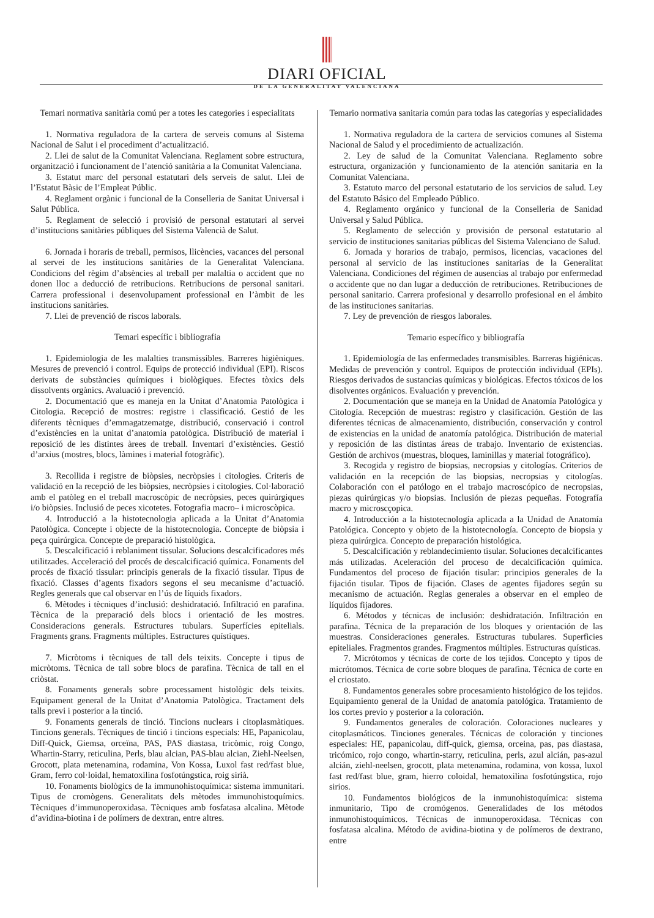DIARI OFICIAL
DE LA GENERALITAT VALENCIANA
Temari normativa sanitària comú per a totes les categories i especialitats
1. Normativa reguladora de la cartera de serveis comuns al Sistema Nacional de Salut i el procediment d’actualització.
2. Llei de salut de la Comunitat Valenciana. Reglament sobre estructura, organització i funcionament de l’atenció sanitària a la Comunitat Valenciana.
3. Estatut marc del personal estatutari dels serveis de salut. Llei de l’Estatut Bàsic de l’Empleat Públic.
4. Reglament orgànic i funcional de la Conselleria de Sanitat Universal i Salut Pública.
5. Reglament de selecció i provisió de personal estatutari al servei d’institucions sanitàries públiques del Sistema Valencià de Salut.
6. Jornada i horaris de treball, permisos, llicències, vacances del personal al servei de les institucions sanitàries de la Generalitat Valenciana. Condicions del règim d’absències al treball per malaltia o accident que no donen lloc a deducció de retribucions. Retribucions de personal sanitari. Carrera professional i desenvolupament professional en l’àmbit de les institucions sanitàries.
7. Llei de prevenció de riscos laborals.
Temari específic i bibliografia
1. Epidemiologia de les malalties transmissibles. Barreres higièniques. Mesures de prevenció i control. Equips de protecció individual (EPI). Riscos derivats de substàncies químiques i biològiques. Efectes tòxics dels dissolvents orgànics. Avaluació i prevenció.
2. Documentació que es maneja en la Unitat d’Anatomia Patològica i Citologia. Recepció de mostres: registre i classificació. Gestió de les diferents tècniques d’emmagatzematge, distribució, conservació i control d’existències en la unitat d’anatomia patològica. Distribució de material i reposició de les distintes àrees de treball. Inventari d’existències. Gestió d’arxius (mostres, blocs, làmines i material fotogràfic).
3. Recollida i registre de biòpsies, necròpsies i citologies. Criteris de validació en la recepció de les biòpsies, necròpsies i citologies. Col·laboració amb el patòleg en el treball macroscòpic de necròpsies, peces quirúrgiques i/o biòpsies. Inclusió de peces xicotetes. Fotografia macro– i microscòpica.
4. Introducció a la histotecnologia aplicada a la Unitat d’Anatomia Patològica. Concepte i objecte de la histotecnologia. Concepte de biòpsia i peça quirúrgica. Concepte de preparació histològica.
5. Descalcificació i reblaniment tissular. Solucions descalcificadores més utilitzades. Acceleració del procés de descalcificació química. Fonaments del procés de fixació tissular: principis generals de la fixació tissular. Tipus de fixació. Classes d’agents fixadors segons el seu mecanisme d’actuació. Regles generals que cal observar en l’ús de líquids fixadors.
6. Mètodes i tècniques d’inclusió: deshidratació. Infiltració en parafina. Tècnica de la preparació dels blocs i orientació de les mostres. Consideracions generals. Estructures tubulars. Superfícies epitelials. Fragments grans. Fragments múltiples. Estructures quístiques.
7. Micròtoms i tècniques de tall dels teixits. Concepte i tipus de micròtoms. Tècnica de tall sobre blocs de parafina. Tècnica de tall en el criòstat.
8. Fonaments generals sobre processament histològic dels teixits. Equipament general de la Unitat d’Anatomia Patològica. Tractament dels talls previ i posterior a la tinció.
9. Fonaments generals de tinció. Tincions nuclears i citoplasmàtiques. Tincions generals. Tècniques de tinció i tincions especials: HE, Papanicolau, Diff-Quick, Giemsa, orceïna, PAS, PAS diastasa, tricòmic, roig Congo, Whartin-Starry, reticulina, Perls, blau alcian, PAS-blau alcian, Ziehl-Neelsen, Grocott, plata metenamina, rodamina, Von Kossa, Luxol fast red/fast blue, Gram, ferro col·loidal, hematoxilina fosfotúngstica, roig sirià.
10. Fonaments biològics de la immunohistoquímica: sistema immunitari. Tipus de cromògens. Generalitats dels mètodes immunohistoquímics. Tècniques d’immunoperoxidasa. Tècniques amb fosfatasa alcalina. Mètode d’avidina-biotina i de polímers de dextran, entre altres.
Temario normativa sanitaria común para todas las categorías y especialidades
1. Normativa reguladora de la cartera de servicios comunes al Sistema Nacional de Salud y el procedimiento de actualización.
2. Ley de salud de la Comunitat Valenciana. Reglamento sobre estructura, organización y funcionamiento de la atención sanitaria en la Comunitat Valenciana.
3. Estatuto marco del personal estatutario de los servicios de salud. Ley del Estatuto Básico del Empleado Público.
4. Reglamento orgánico y funcional de la Conselleria de Sanidad Universal y Salud Pública.
5. Reglamento de selección y provisión de personal estatutario al servicio de instituciones sanitarias públicas del Sistema Valenciano de Salud.
6. Jornada y horarios de trabajo, permisos, licencias, vacaciones del personal al servicio de las instituciones sanitarias de la Generalitat Valenciana. Condiciones del régimen de ausencias al trabajo por enfermedad o accidente que no dan lugar a deducción de retribuciones. Retribuciones de personal sanitario. Carrera profesional y desarrollo profesional en el ámbito de las instituciones sanitarias.
7. Ley de prevención de riesgos laborales.
Temario específico y bibliografía
1. Epidemiología de las enfermedades transmisibles. Barreras higiénicas. Medidas de prevención y control. Equipos de protección individual (EPIs). Riesgos derivados de sustancias químicas y biológicas. Efectos tóxicos de los disolventes orgánicos. Evaluación y prevención.
2. Documentación que se maneja en la Unidad de Anatomía Patológica y Citología. Recepción de muestras: registro y clasificación. Gestión de las diferentes técnicas de almacenamiento, distribución, conservación y control de existencias en la unidad de anatomía patológica. Distribución de material y reposición de las distintas áreas de trabajo. Inventario de existencias. Gestión de archivos (muestras, bloques, laminillas y material fotográfico).
3. Recogida y registro de biopsias, necropsias y citologías. Criterios de validación en la recepción de las biopsias, necropsias y citologías. Colaboración con el patólogo en el trabajo macroscópico de necropsias, piezas quirúrgicas y/o biopsias. Inclusión de piezas pequeñas. Fotografía macro y microscçopica.
4. Introducción a la histotecnología aplicada a la Unidad de Anatomía Patológica. Concepto y objeto de la histotecnología. Concepto de biopsia y pieza quirúrgica. Concepto de preparación histológica.
5. Descalcificación y reblandecimiento tisular. Soluciones decalcificantes más utilizadas. Aceleración del proceso de decalcificación química. Fundamentos del proceso de fijación tisular: principios generales de la fijación tisular. Tipos de fijación. Clases de agentes fijadores según su mecanismo de actuación. Reglas generales a observar en el empleo de líquidos fijadores.
6. Métodos y técnicas de inclusión: deshidratación. Infiltración en parafina. Técnica de la preparación de los bloques y orientación de las muestras. Consideraciones generales. Estructuras tubulares. Superficies epiteliales. Fragmentos grandes. Fragmentos múltiples. Estructuras quísticas.
7. Micrótomos y técnicas de corte de los tejidos. Concepto y tipos de micrótomos. Técnica de corte sobre bloques de parafina. Técnica de corte en el criostato.
8. Fundamentos generales sobre procesamiento histológico de los tejidos. Equipamiento general de la Unidad de anatomía patológica. Tratamiento de los cortes previo y posterior a la coloración.
9. Fundamentos generales de coloración. Coloraciones nucleares y citoplasmáticos. Tinciones generales. Técnicas de coloración y tinciones especiales: HE, papanicolau, diff-quick, giemsa, orceina, pas, pas diastasa, tricómico, rojo congo, whartin-starry, reticulina, perls, azul alcián, pas-azul alcián, ziehl-neelsen, grocott, plata metenamina, rodamina, von kossa, luxol fast red/fast blue, gram, hierro coloidal, hematoxilina fosfotúngstica, rojo sirios.
10. Fundamentos biológicos de la inmunohistoquímica: sistema inmunitario, Tipo de cromógenos. Generalidades de los métodos inmunohistoquímicos. Técnicas de inmunoperoxidasa. Técnicas con fosfatasa alcalina. Método de avidina-biotina y de polímeros de dextrano, entre